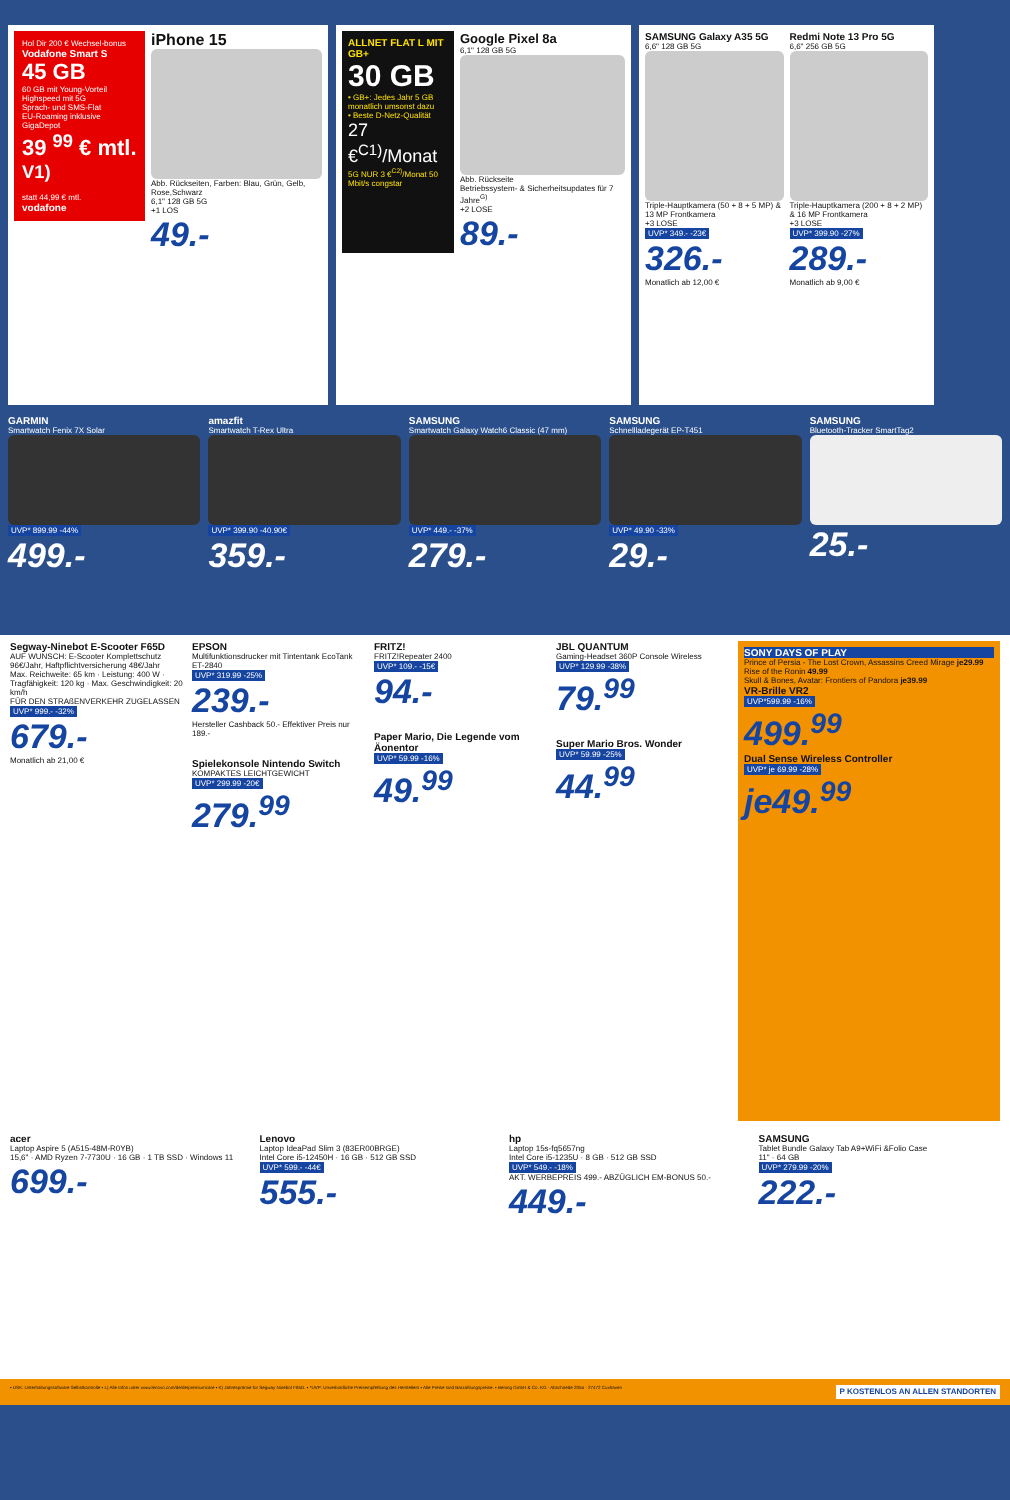Hol Dir 200 € Wechsel-bonus
Vodafone Smart S
45 GB
60 GB mit Young-Vorteil
Highspeed mit 5G
Sprach- und SMS-Flat
EU-Roaming inklusive
GigaDepot
39 <sup>99</sup> € mtl. <sup>V1)</sup>
statt 44,99 € mtl.
vodafone
iPhone 15
Abb. Rückseiten, Farben: Blau, Grün, Gelb, Rose,Schwarz
6,1" 128 GB 5G
+1 LOS
49.-
ALLNET FLAT L MIT GB+
30 GB
• GB+: Jedes Jahr 5 GB monatlich umsonst dazu
• Beste D-Netz-Qualität
27 €<sup>C1)</sup>/Monat
5G NUR 3 €<sup>C2)</sup>/Monat 50 Mbit/s congstar
Google Pixel 8a
6,1" 128 GB 5G
Abb. Rückseite
Betriebssystem- & Sicherheitsupdates für 7 Jahre<sup>G)</sup>
+2 LOSE
89.-
SAMSUNG Galaxy A35 5G
6,6" 128 GB 5G
Triple-Hauptkamera (50 + 8 + 5 MP) & 13 MP Frontkamera
+3 LOSE
UVP* 349.- -23€
326.-
Monatlich ab 12,00 €
Redmi Note 13 Pro 5G
6,6" 256 GB 5G
Triple-Hauptkamera (200 + 8 + 2 MP) & 16 MP Frontkamera
+3 LOSE
UVP* 399.90 -27%
289.-
Monatlich ab 9,00 €
GARMIN
Smartwatch Fenix 7X Solar
UVP* 899.99 -44%
499.-
amazfit
Smartwatch T-Rex Ultra
UVP* 399.90 -40.90€
359.-
SAMSUNG
Smartwatch Galaxy Watch6 Classic (47 mm)
UVP* 449.- -37%
279.-
SAMSUNG
Schnellladegerät EP-T451
UVP* 49.90 -33%
29.-
SAMSUNG
Bluetooth-Tracker SmartTag2
25.-
Segway-Ninebot E-Scooter F65D
AUF WUNSCH: E-Scooter Komplettschutz 96€/Jahr, Haftpflichtversicherung 48€/Jahr
Max. Reichweite: 65 km · Leistung: 400 W · Tragfähigkeit: 120 kg · Max. Geschwindigkeit: 20 km/h
FÜR DEN STRAßENVERKEHR ZUGELASSEN
UVP* 999.- -32%
679.-
Monatlich ab 21,00 €
EPSON
Multifunktionsdrucker mit Tintentank EcoTank ET-2840
UVP* 319.99 -25%
239.-
Hersteller Cashback 50.- Effektiver Preis nur 189.-
Spielekonsole Nintendo Switch
KOMPAKTES LEICHTGEWICHT
UVP* 299.99 -20€
279.<sup>99</sup>
FRITZ!
FRITZ!Repeater 2400
UVP* 109.- -15€
94.-
Paper Mario, Die Legende vom Äonentor
UVP* 59.99 -16%
49.<sup>99</sup>
JBL QUANTUM
Gaming-Headset 360P Console Wireless
UVP* 129.99 -38%
79.<sup>99</sup>
Super Mario Bros. Wonder
UVP* 59.99 -25%
44.<sup>99</sup>
SONY DAYS OF PLAY
Prince of Persia - The Lost Crown, Assassins Creed Mirage je29.99
Rise of the Ronin 49.99
Skull & Bones, Avatar: Frontiers of Pandora je39.99
VR-Brille VR2
UVP*599.99 -16%
499.<sup>99</sup>
Dual Sense Wireless Controller
UVP* je 69.99 -28%
je49.<sup>99</sup>
acer
Laptop Aspire 5 (A515-48M-R0YB)
15,6" · AMD Ryzen 7-7730U · 16 GB · 1 TB SSD · Windows 11
699.-
Lenovo
Laptop IdeaPad Slim 3 (83ER00BRGE)
Intel Core i5-12450H · 16 GB · 512 GB SSD
UVP* 599.- -44€
555.-
hp
Laptop 15s-fq5657ng
Intel Core i5-1235U · 8 GB · 512 GB SSD
UVP* 549.- -18%
AKT. WERBEPREIS 499.- ABZÜGLICH EM-BONUS 50.-
449.-
SAMSUNG
Tablet Bundle Galaxy Tab A9+WiFi &Folio Case
11" · 64 GB
UVP* 279.99 -20%
222.-
• USK: Unterhaltungssoftware Selbstkontrolle • L) Alle Infos unter www.lenovo.com/de/de/premiumcare • K) Jahresprämie für Segway Ninebot F65D. • *UVP: Unverbindliche Preisempfehlung des Herstellers • Alle Preise sind Barzahlungspreise. • Bening GmbH & Co. KG · Abschnede 205a · 27472 Cuxhaven
P KOSTENLOS AN ALLEN STANDORTEN